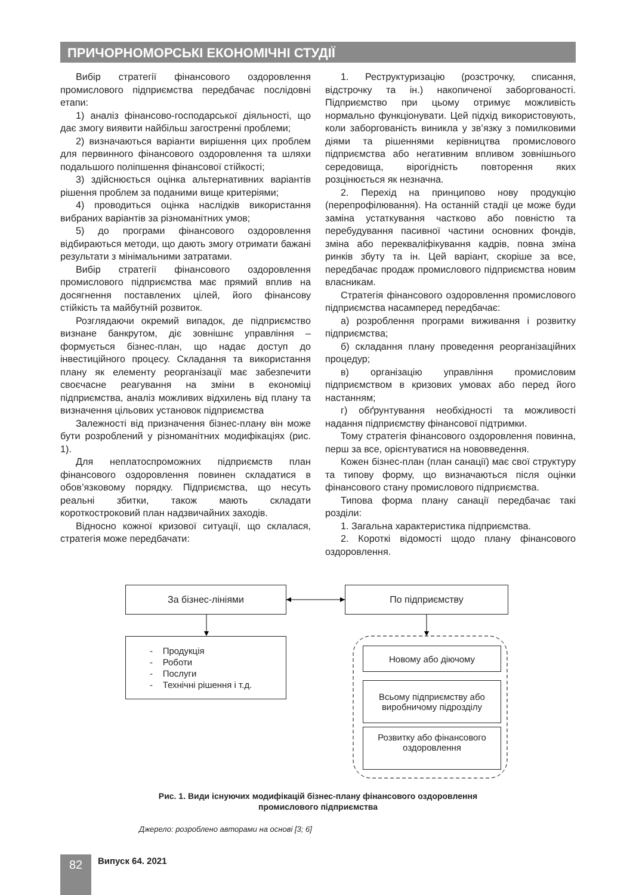ПРИЧОРНОМОРСЬКІ ЕКОНОМІЧНІ СТУДІЇ
Вибір стратегії фінансового оздоровлення промислового підприємства передбачає послідовні етапи:
1) аналіз фінансово-господарської діяльності, що дає змогу виявити найбільш загостренні проблеми;
2) визначаються варіанти вирішення цих проблем для первинного фінансового оздоровлення та шляхи подальшого поліпшення фінансової стійкості;
3) здійснюється оцінка альтернативних варіантів рішення проблем за поданими вище критеріями;
4) проводиться оцінка наслідків використання вибраних варіантів за різноманітних умов;
5) до програми фінансового оздоровлення відбираються методи, що дають змогу отримати бажані результати з мінімальними затратами.
Вибір стратегії фінансового оздоровлення промислового підприємства має прямий вплив на досягнення поставлених цілей, його фінансову стійкість та майбутній розвиток.
Розглядаючи окремий випадок, де підприємство визнане банкрутом, діє зовнішнє управління – формується бізнес-план, що надає доступ до інвестиційного процесу. Складання та використання плану як елементу реорганізації має забезпечити своєчасне реагування на зміни в економіці підприємства, аналіз можливих відхилень від плану та визначення цільових установок підприємства
Залежності від призначення бізнес-плану він може бути розроблений у різноманітних модифікаціях (рис. 1).
Для неплатоспроможних підприємств план фінансового оздоровлення повинен складатися в обов’язковому порядку. Підприємства, що несуть реальні збитки, також мають складати короткостроковий план надзвичайних заходів.
Відносно кожної кризової ситуації, що склалася, стратегія може передбачати:
1. Реструктуризацію (розстрочку, списання, відстрочку та ін.) накопиченої заборгованості. Підприємство при цьому отримує можливість нормально функціонувати. Цей підхід використовують, коли заборгованість виникла у зв’язку з помилковими діями та рішеннями керівництва промислового підприємства або негативним впливом зовнішнього середовища, вірогідність повторення яких розцінюється як незначна.
2. Перехід на принципово нову продукцію (перепрофілювання). На останній стадії це може буди заміна устаткування частково або повністю та перебудування пасивної частини основних фондів, зміна або перекваліфікування кадрів, повна зміна ринків збуту та ін. Цей варіант, скоріше за все, передбачає продаж промислового підприємства новим власникам.
Стратегія фінансового оздоровлення промислового підприємства насамперед передбачає:
а) розроблення програми виживання і розвитку підприємства;
б) складання плану проведення реорганізаційних процедур;
в) організацію управління промисловим підприємством в кризових умовах або перед його настанням;
г) обґрунтування необхідності та можливості надання підприємству фінансової підтримки.
Тому стратегія фінансового оздоровлення повинна, перш за все, орієнтуватися на нововведення.
Кожен бізнес-план (план санації) має свої структуру та типову форму, що визначаються після оцінки фінансового стану промислового підприємства.
Типова форма плану санації передбачає такі розділи:
1. Загальна характеристика підприємства.
2. Короткі відомості щодо плану фінансового оздоровлення.
За бізнес-лініями По підприємству
- Продукція
- Роботи
- Послуги
- Технічні рішення і т.д.
Новому або діючому
Всьому підприємству або виробничому підрозділу
Розвитку або фінансового оздоровлення
Рис. 1. Види існуючих модифікацій бізнес-плану фінансового оздоровлення
промислового підприємства
Джерело: розроблено авторами на основі [3; 6]
82 Випуск 64. 2021